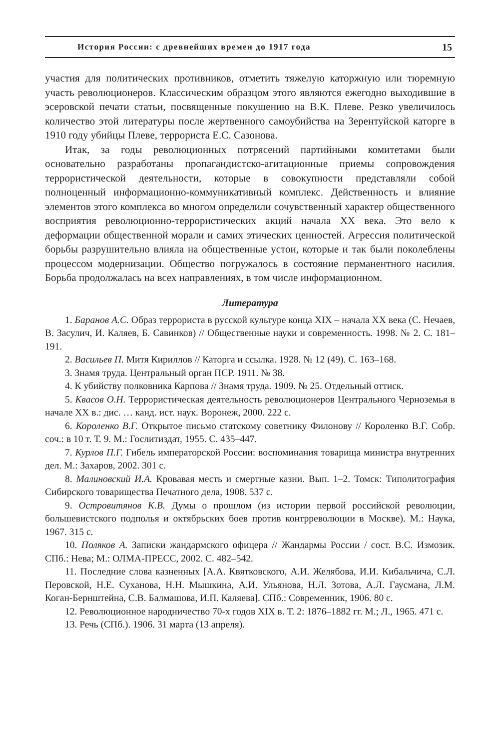История России: с древнейших времен до 1917 года 15
участия для политических противников, отметить тяжелую каторжную или тюремную участь революционеров. Классическим образцом этого являются ежегодно выходившие в эсеровской печати статьи, посвященные покушению на В.К. Плеве. Резко увеличилось количество этой литературы после жертвенного самоубийства на Зерентуйской каторге в 1910 году убийцы Плеве, террориста Е.С. Сазонова.
Итак, за годы революционных потрясений партийными комитетами были основательно разработаны пропагандистско-агитационные приемы сопровождения террористической деятельности, которые в совокупности представляли собой полноценный информационно-коммуникативный комплекс. Действенность и влияние элементов этого комплекса во многом определили сочувственный характер общественного восприятия революционно-террористических акций начала XX века. Это вело к деформации общественной морали и самих этических ценностей. Агрессия политической борьбы разрушительно влияла на общественные устои, которые и так были поколеблены процессом модернизации. Общество погружалось в состояние перманентного насилия. Борьба продолжалась на всех направлениях, в том числе информационном.
Литература
1. Баранов А.С. Образ террориста в русской культуре конца XIX – начала XX века (С. Нечаев, В. Засулич, И. Каляев, Б. Савинков) // Общественные науки и современность. 1998. № 2. С. 181–191.
2. Васильев П. Митя Кириллов // Каторга и ссылка. 1928. № 12 (49). С. 163–168.
3. Знамя труда. Центральный орган ПСР. 1911. № 38.
4. К убийству полковника Карпова // Знамя труда. 1909. № 25. Отдельный оттиск.
5. Квасов О.Н. Террористическая деятельность революционеров Центрального Черноземья в начале XX в.: дис. … канд. ист. наук. Воронеж, 2000. 222 с.
6. Короленко В.Г. Открытое письмо статскому советнику Филонову // Короленко В.Г. Собр. соч.: в 10 т. Т. 9. М.: Гослитиздат, 1955. С. 435–447.
7. Курлов П.Г. Гибель императорской России: воспоминания товарища министра внутренних дел. М.: Захаров, 2002. 301 с.
8. Малиновский И.А. Кровавая месть и смертные казни. Вып. 1–2. Томск: Типолитография Сибирского товарищества Печатного дела, 1908. 537 с.
9. Островитянов К.В. Думы о прошлом (из истории первой российской революции, большевистского подполья и октябрьских боев против контрреволюции в Москве). М.: Наука, 1967. 315 с.
10. Поляков А. Записки жандармского офицера // Жандармы России / сост. В.С. Измозик. СПб.: Нева; М.: ОЛМА-ПРЕСС, 2002. С. 482–542.
11. Последние слова казненных [А.А. Квятковского, А.И. Желябова, И.И. Кибальчича, С.Л. Перовской, Н.Е. Суханова, Н.Н. Мышкина, А.И. Ульянова, Н.Л. Зотова, А.Л. Гаусмана, Л.М. Коган-Бернштейна, С.В. Балмашова, И.П. Каляева]. СПб.: Современник, 1906. 80 с.
12. Революционное народничество 70-х годов XIX в. Т. 2: 1876–1882 гг. М.; Л., 1965. 471 с.
13. Речь (СПб.). 1906. 31 марта (13 апреля).